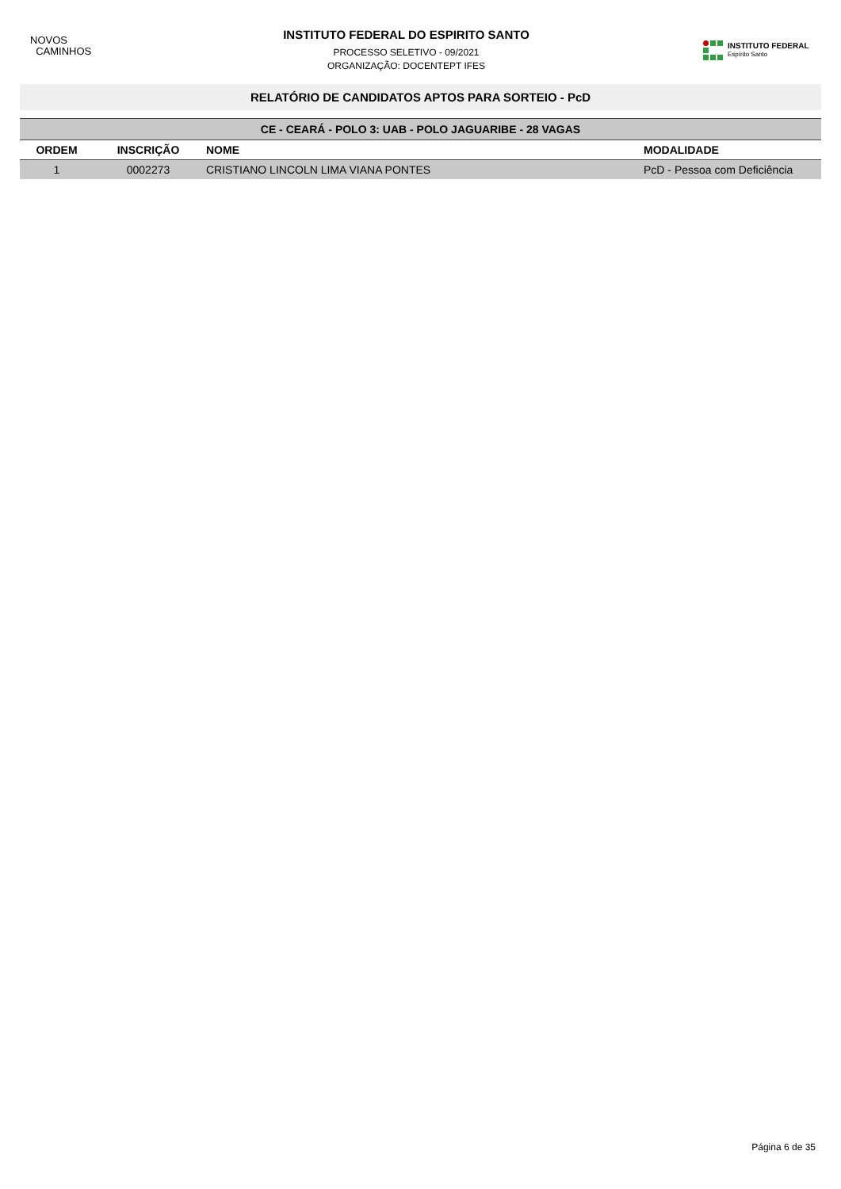NOVOS
CAMINHOS
INSTITUTO FEDERAL DO ESPIRITO SANTO
PROCESSO SELETIVO - 09/2021
ORGANIZAÇÃO: DOCENTEPT IFES
INSTITUTO FEDERAL
Espírito Santo
RELATÓRIO DE CANDIDATOS APTOS PARA SORTEIO - PcD
| CE - CEARÁ - POLO 3: UAB - POLO JAGUARIBE - 28 VAGAS | | | |
| ORDEM | INSCRIÇÃO | NOME | MODALIDADE |
| 1 | 0002273 | CRISTIANO LINCOLN LIMA VIANA PONTES | PcD - Pessoa com Deficiência |
Página 6 de 35